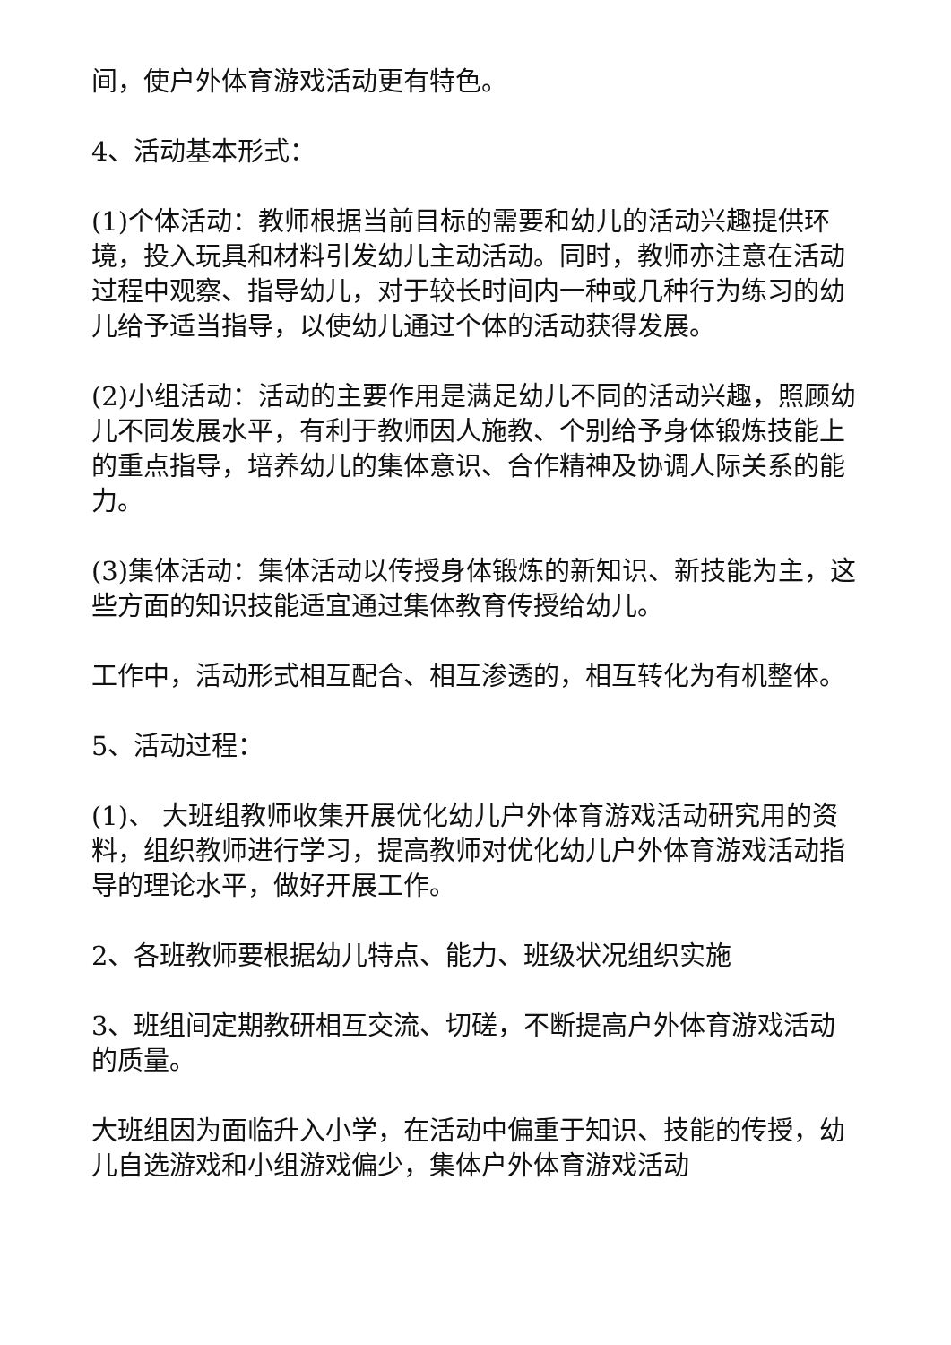间，使户外体育游戏活动更有特色。
4、活动基本形式：
(1)个体活动：教师根据当前目标的需要和幼儿的活动兴趣提供环境，投入玩具和材料引发幼儿主动活动。同时，教师亦注意在活动过程中观察、指导幼儿，对于较长时间内一种或几种行为练习的幼儿给予适当指导，以使幼儿通过个体的活动获得发展。
(2)小组活动：活动的主要作用是满足幼儿不同的活动兴趣，照顾幼儿不同发展水平，有利于教师因人施教、个别给予身体锻炼技能上的重点指导，培养幼儿的集体意识、合作精神及协调人际关系的能力。
(3)集体活动：集体活动以传授身体锻炼的新知识、新技能为主，这些方面的知识技能适宜通过集体教育传授给幼儿。
工作中，活动形式相互配合、相互渗透的，相互转化为有机整体。
5、活动过程：
(1)、 大班组教师收集开展优化幼儿户外体育游戏活动研究用的资料，组织教师进行学习，提高教师对优化幼儿户外体育游戏活动指导的理论水平，做好开展工作。
2、各班教师要根据幼儿特点、能力、班级状况组织实施
3、班组间定期教研相互交流、切磋，不断提高户外体育游戏活动的质量。
大班组因为面临升入小学，在活动中偏重于知识、技能的传授，幼儿自选游戏和小组游戏偏少，集体户外体育游戏活动